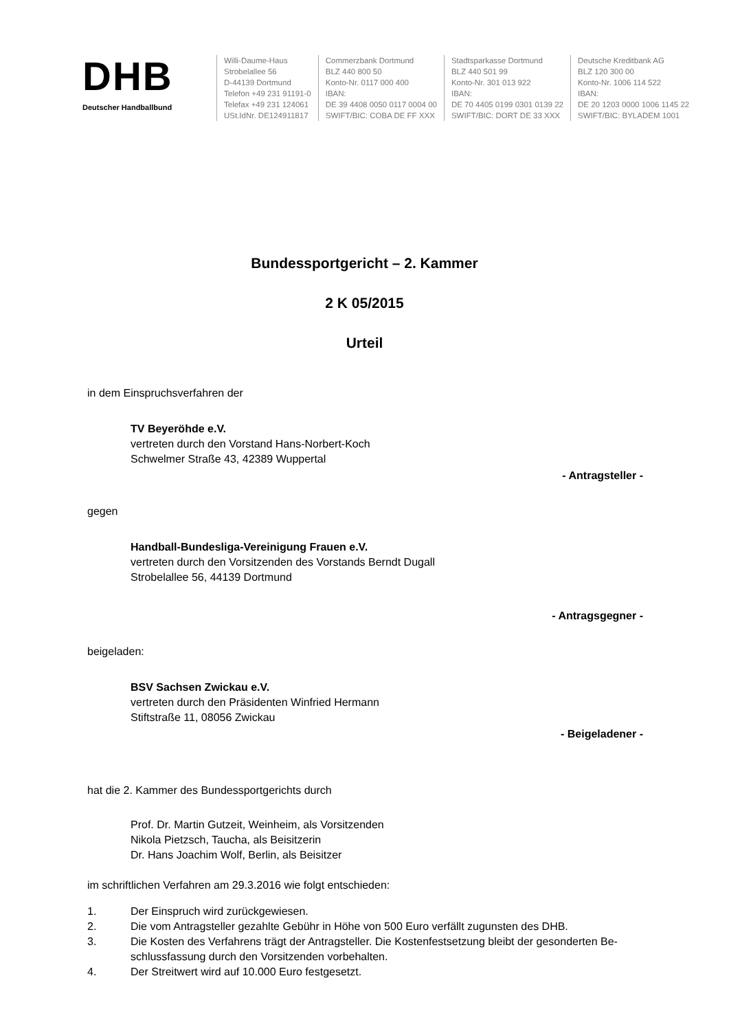DHB
Deutscher Handballbund
Willi-Daume-Haus
Strobelallee 56
D-44139 Dortmund
Telefon +49 231 91191-0
Telefax +49 231 124061
USt.IdNr. DE124911817
Commerzbank Dortmund
BLZ 440 800 50
Konto-Nr. 0117 000 400
IBAN:
DE 39 4408 0050 0117 0004 00
SWIFT/BIC: COBA DE FF XXX
Stadtsparkasse Dortmund
BLZ 440 501 99
Konto-Nr. 301 013 922
IBAN:
DE 70 4405 0199 0301 0139 22
SWIFT/BIC: DORT DE 33 XXX
Deutsche Kreditbank AG
BLZ 120 300 00
Konto-Nr. 1006 114 522
IBAN:
DE 20 1203 0000 1006 1145 22
SWIFT/BIC: BYLADEM 1001
Bundessportgericht – 2. Kammer
2 K 05/2015
Urteil
in dem Einspruchsverfahren der
TV Beyeröhde e.V.
vertreten durch den Vorstand Hans-Norbert-Koch
Schwelmer Straße 43, 42389 Wuppertal
- Antragsteller -
gegen
Handball-Bundesliga-Vereinigung Frauen e.V.
vertreten durch den Vorsitzenden des Vorstands Berndt Dugall
Strobelallee 56, 44139 Dortmund
- Antragsgegner -
beigeladen:
BSV Sachsen Zwickau e.V.
vertreten durch den Präsidenten Winfried Hermann
Stiftstraße 11, 08056 Zwickau
- Beigeladener -
hat die 2. Kammer des Bundessportgerichts durch
Prof. Dr. Martin Gutzeit, Weinheim, als Vorsitzenden
Nikola Pietzsch, Taucha, als Beisitzerin
Dr. Hans Joachim Wolf, Berlin, als Beisitzer
im schriftlichen Verfahren am 29.3.2016 wie folgt entschieden:
1. Der Einspruch wird zurückgewiesen.
2. Die vom Antragsteller gezahlte Gebühr in Höhe von 500 Euro verfällt zugunsten des DHB.
3. Die Kosten des Verfahrens trägt der Antragsteller. Die Kostenfestsetzung bleibt der gesonderten Be-schlussfassung durch den Vorsitzenden vorbehalten.
4. Der Streitwert wird auf 10.000 Euro festgesetzt.